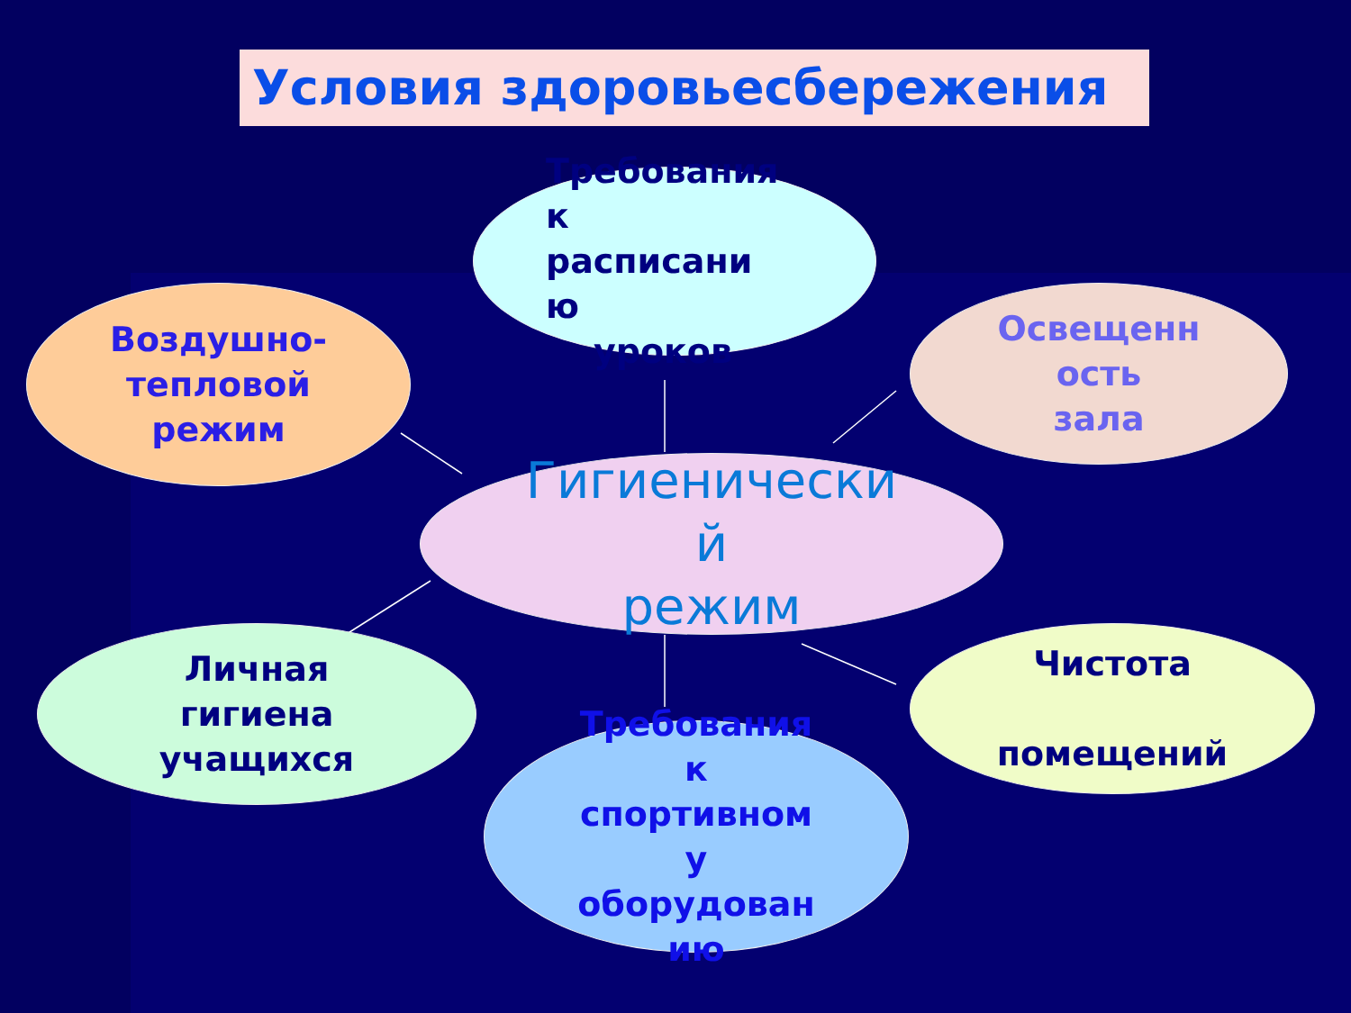Условия здоровьесбережения
Требования
к
расписани
ю
уроков
Воздушно-
тепловой
режим
Освещенн
ость
зала
Гигиенически
й
режим
Личная
гигиена
учащихся
Чистота
помещений
Требования
к
спортивном
у
оборудован
ию